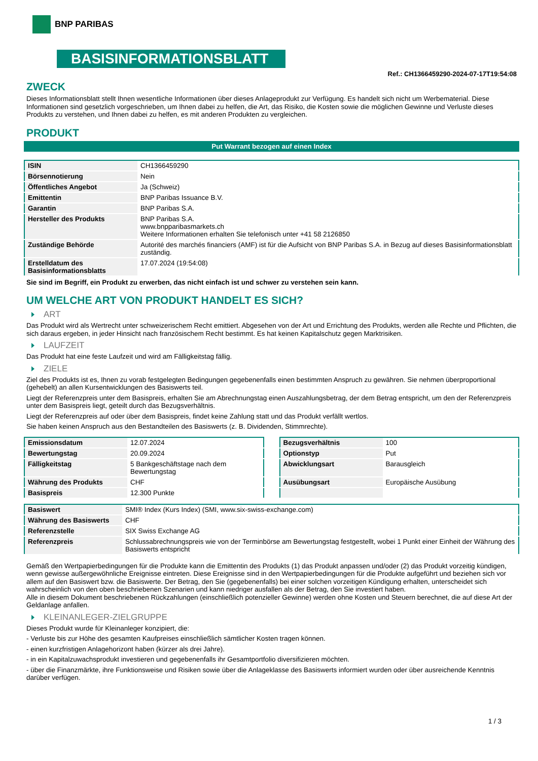BNP PARIBAS
BASISINFORMATIONSBLATT
Ref.: CH1366459290-2024-07-17T19:54:08
ZWECK
Dieses Informationsblatt stellt Ihnen wesentliche Informationen über dieses Anlageprodukt zur Verfügung. Es handelt sich nicht um Werbematerial. Diese Informationen sind gesetzlich vorgeschrieben, um Ihnen dabei zu helfen, die Art, das Risiko, die Kosten sowie die möglichen Gewinne und Verluste dieses Produkts zu verstehen, und Ihnen dabei zu helfen, es mit anderen Produkten zu vergleichen.
PRODUKT
Put Warrant bezogen auf einen Index
| ISIN | CH1366459290 |
| Börsennotierung | Nein |
| Öffentliches Angebot | Ja (Schweiz) |
| Emittentin | BNP Paribas Issuance B.V. |
| Garantin | BNP Paribas S.A. |
| Hersteller des Produkts | BNP Paribas S.A. www.bnpparibasmarkets.ch Weitere Informationen erhalten Sie telefonisch unter +41 58 2126850 |
| Zuständige Behörde | Autorité des marchés financiers (AMF) ist für die Aufsicht von BNP Paribas S.A. in Bezug auf dieses Basisinformationsblatt zuständig. |
| Erstelldatum des Basisinformationsblatts | 17.07.2024 (19:54:08) |
Sie sind im Begriff, ein Produkt zu erwerben, das nicht einfach ist und schwer zu verstehen sein kann.
UM WELCHE ART VON PRODUKT HANDELT ES SICH?
ART
Das Produkt wird als Wertrecht unter schweizerischem Recht emittiert. Abgesehen von der Art und Errichtung des Produkts, werden alle Rechte und Pflichten, die sich daraus ergeben, in jeder Hinsicht nach französischem Recht bestimmt. Es hat keinen Kapitalschutz gegen Marktrisiken.
LAUFZEIT
Das Produkt hat eine feste Laufzeit und wird am Fälligkeitstag fällig.
ZIELE
Ziel des Produkts ist es, Ihnen zu vorab festgelegten Bedingungen gegebenenfalls einen bestimmten Anspruch zu gewähren. Sie nehmen überproportional (gehebelt) an allen Kursentwicklungen des Basiswerts teil.
Liegt der Referenzpreis unter dem Basispreis, erhalten Sie am Abrechnungstag einen Auszahlungsbetrag, der dem Betrag entspricht, um den der Referenzpreis unter dem Basispreis liegt, geteilt durch das Bezugsverhältnis.
Liegt der Referenzpreis auf oder über dem Basispreis, findet keine Zahlung statt und das Produkt verfällt wertlos.
Sie haben keinen Anspruch aus den Bestandteilen des Basiswerts (z. B. Dividenden, Stimmrechte).
| Emissionsdatum | 12.07.2024 |
| Bewertungstag | 20.09.2024 |
| Fälligkeitstag | 5 Bankgeschäftstage nach dem Bewertungstag |
| Währung des Produkts | CHF |
| Basispreis | 12.300 Punkte |
| Bezugsverhältnis | 100 |
| Optionstyp | Put |
| Abwicklungsart | Barausgleich |
| Ausübungsart | Europäische Ausübung |
| Basiswert | SMI® Index (Kurs Index) (SMI, www.six-swiss-exchange.com) |
| Währung des Basiswerts | CHF |
| Referenzstelle | SIX Swiss Exchange AG |
| Referenzpreis | Schlussabrechnungspreis wie von der Terminbörse am Bewertungstag festgestellt, wobei 1 Punkt einer Einheit der Währung des Basiswerts entspricht |
Gemäß den Wertpapierbedingungen für die Produkte kann die Emittentin des Produkts (1) das Produkt anpassen und/oder (2) das Produkt vorzeitig kündigen, wenn gewisse außergewöhnliche Ereignisse eintreten. Diese Ereignisse sind in den Wertpapierbedingungen für die Produkte aufgeführt und beziehen sich vor allem auf den Basiswert bzw. die Basiswerte. Der Betrag, den Sie (gegebenenfalls) bei einer solchen vorzeitigen Kündigung erhalten, unterscheidet sich wahrscheinlich von den oben beschriebenen Szenarien und kann niedriger ausfallen als der Betrag, den Sie investiert haben.
Alle in diesem Dokument beschriebenen Rückzahlungen (einschließlich potenzieller Gewinne) werden ohne Kosten und Steuern berechnet, die auf diese Art der Geldanlage anfallen.
KLEINANLEGER-ZIELGRUPPE
Dieses Produkt wurde für Kleinanleger konzipiert, die:
- Verluste bis zur Höhe des gesamten Kaufpreises einschließlich sämtlicher Kosten tragen können.
- einen kurzfristigen Anlagehorizont haben (kürzer als drei Jahre).
- in ein Kapitalzuwachsprodukt investieren und gegebenenfalls ihr Gesamtportfolio diversifizieren möchten.
- über die Finanzmärkte, ihre Funktionsweise und Risiken sowie über die Anlageklasse des Basiswerts informiert wurden oder über ausreichende Kenntnis darüber verfügen.
1 / 3